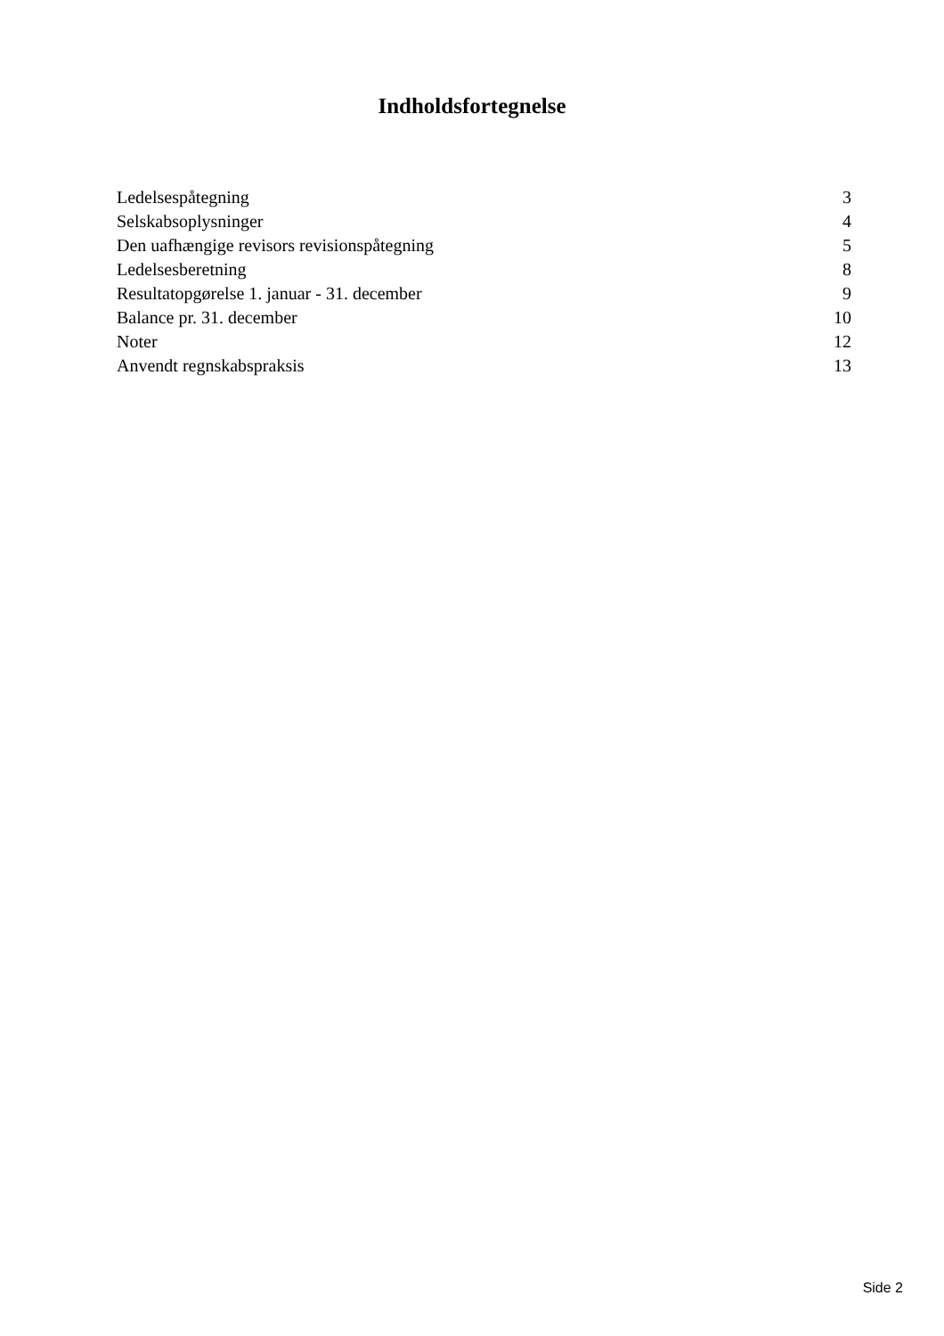Indholdsfortegnelse
Ledelsespåtegning 3
Selskabsoplysninger 4
Den uafhængige revisors revisionspåtegning 5
Ledelsesberetning 8
Resultatopgørelse 1. januar - 31. december 9
Balance pr. 31. december 10
Noter 12
Anvendt regnskabspraksis 13
Side 2